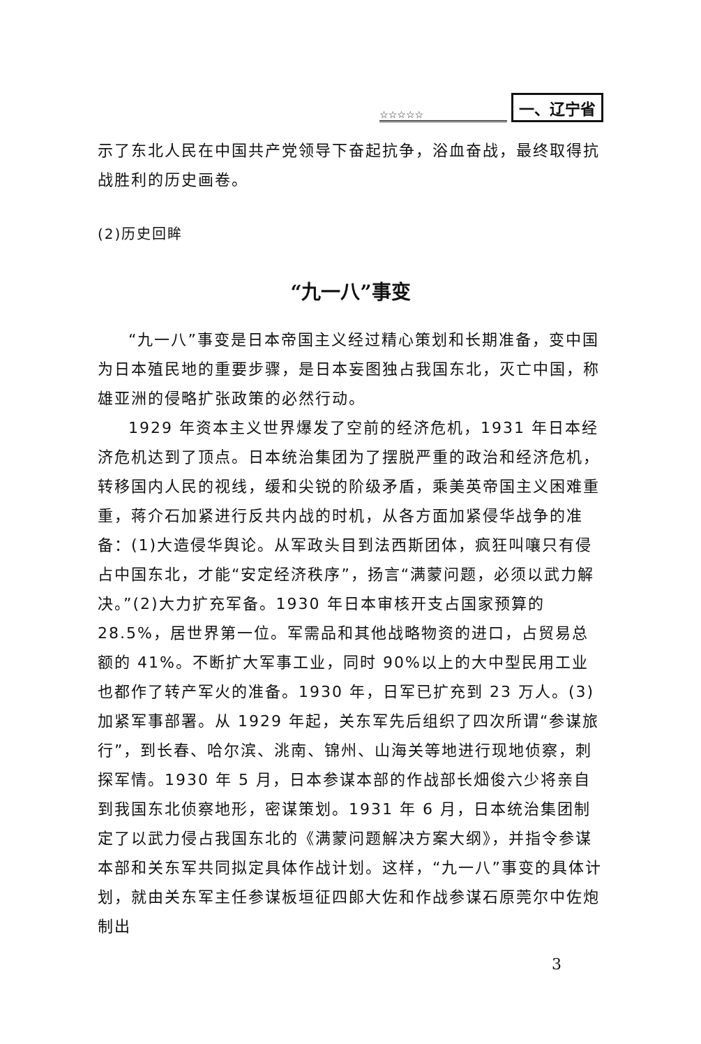☆☆☆☆☆ 一、辽宁省
示了东北人民在中国共产党领导下奋起抗争，浴血奋战，最终取得抗战胜利的历史画卷。
(2)历史回眸
“九一八”事变
“九一八”事变是日本帝国主义经过精心策划和长期准备，变中国为日本殖民地的重要步骤，是日本妄图独占我国东北，灭亡中国，称雄亚洲的侵略扩张政策的必然行动。
1929 年资本主义世界爆发了空前的经济危机，1931 年日本经济危机达到了顶点。日本统治集团为了摆脱严重的政治和经济危机，转移国内人民的视线，缓和尖锐的阶级矛盾，乘美英帝国主义困难重重，蒋介石加紧进行反共内战的时机，从各方面加紧侵华战争的准备：(1)大造侵华舆论。从军政头目到法西斯团体，疯狂叫嚷只有侵占中国东北，才能“安定经济秩序”，扬言“满蒙问题，必须以武力解决。”(2)大力扩充军备。1930 年日本审核开支占国家预算的 28.5%，居世界第一位。军需品和其他战略物资的进口，占贸易总额的 41%。不断扩大军事工业，同时 90%以上的大中型民用工业也都作了转产军火的准备。1930 年，日军已扩充到 23 万人。(3)加紧军事部署。从 1929 年起，关东军先后组织了四次所谓“参谋旅行”，到长春、哈尔滨、洮南、锦州、山海关等地进行现地侦察，刺探军情。1930 年 5 月，日本参谋本部的作战部长畑俊六少将亲自到我国东北侦察地形，密谋策划。1931 年 6 月，日本统治集团制定了以武力侵占我国东北的《满蒙问题解决方案大纲》，并指令参谋本部和关东军共同拟定具体作战计划。这样，“九一八”事变的具体计划，就由关东军主任参谋板垣征四郎大佐和作战参谋石原莞尔中佐炮制出
3